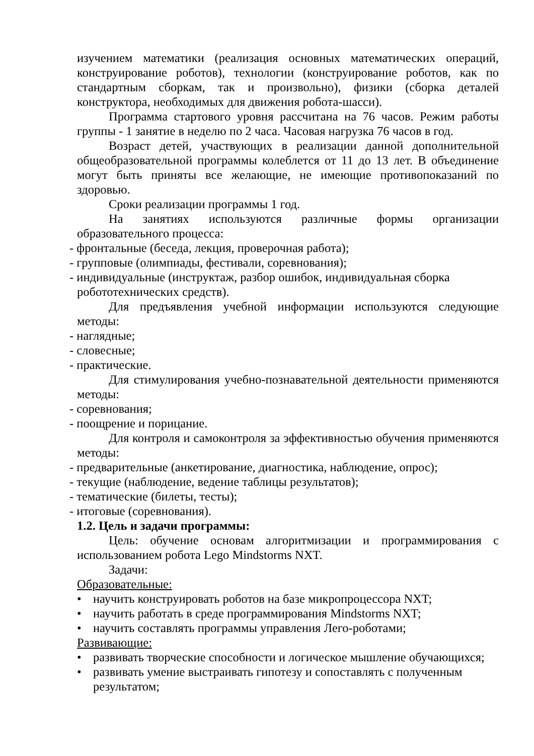изучением математики (реализация основных математических операций, конструирование роботов), технологии (конструирование роботов, как по стандартным сборкам, так и произвольно), физики (сборка деталей конструктора, необходимых для движения робота-шасси).
Программа стартового уровня рассчитана на 76 часов. Режим работы группы - 1 занятие в неделю по 2 часа. Часовая нагрузка 76 часов в год.
Возраст детей, участвующих в реализации данной дополнительной общеобразовательной программы колеблется от 11 до 13 лет. В объединение могут быть приняты все желающие, не имеющие противопоказаний по здоровью.
Сроки реализации программы 1 год.
На занятиях используются различные формы организации образовательного процесса:
- фронтальные (беседа, лекция, проверочная работа);
- групповые (олимпиады, фестивали, соревнования);
- индивидуальные (инструктаж, разбор ошибок, индивидуальная сборка робототехнических средств).
Для предъявления учебной информации используются следующие методы:
- наглядные;
- словесные;
- практические.
Для стимулирования учебно-познавательной деятельности применяются методы:
- соревнования;
- поощрение и порицание.
Для контроля и самоконтроля за эффективностью обучения применяются методы:
- предварительные (анкетирование, диагностика, наблюдение, опрос);
- текущие (наблюдение, ведение таблицы результатов);
- тематические (билеты, тесты);
- итоговые (соревнования).
1.2. Цель и задачи программы:
Цель: обучение основам алгоритмизации и программирования с использованием робота Lego Mindstorms NXT.
Задачи:
Образовательные:
• научить конструировать роботов на базе микропроцессора NXT;
• научить работать в среде программирования Mindstorms NXT;
• научить составлять программы управления Лего-роботами;
Развивающие:
• развивать творческие способности и логическое мышление обучающихся;
• развивать умение выстраивать гипотезу и сопоставлять с полученным результатом;